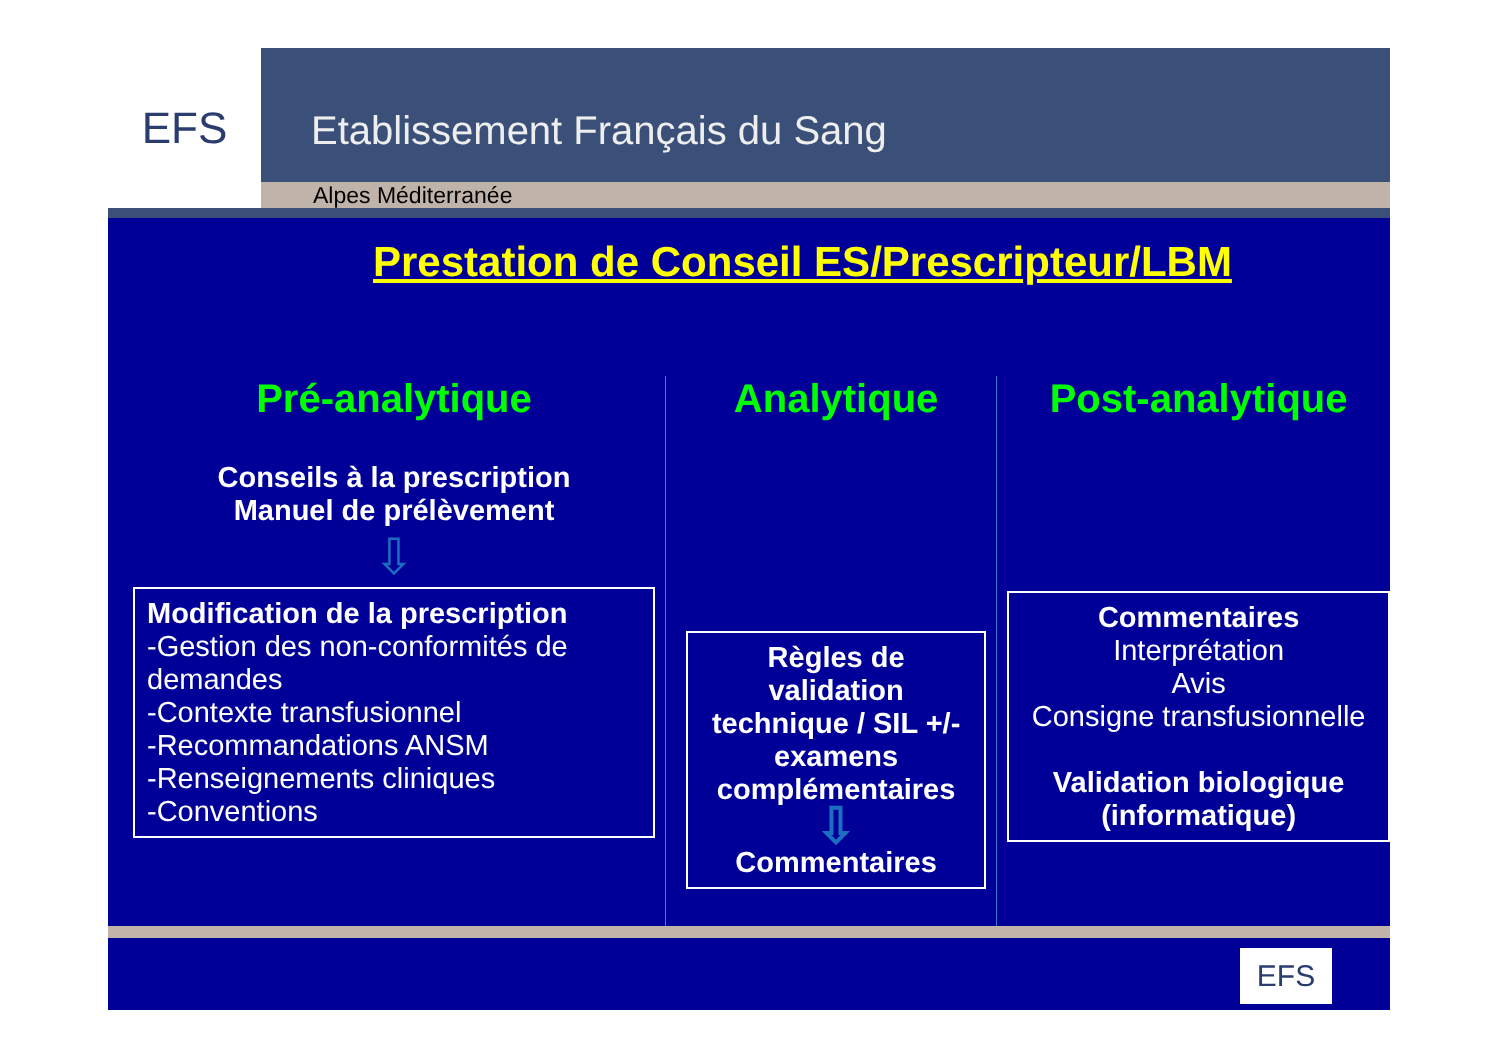EFS
Etablissement Français du Sang
Alpes Méditerranée
Prestation de Conseil ES/Prescripteur/LBM
Pré-analytique
Conseils à la prescription
Manuel de prélèvement
⇩
Modification de la prescription
-Gestion des non-conformités de demandes
-Contexte transfusionnel
-Recommandations ANSM
-Renseignements cliniques
-Conventions
Analytique
Règles de validation technique / SIL +/- examens complémentaires
⇩
Commentaires
Post-analytique
Commentaires
Interprétation
Avis
Consigne transfusionnelle
Validation biologique (informatique)
EFS